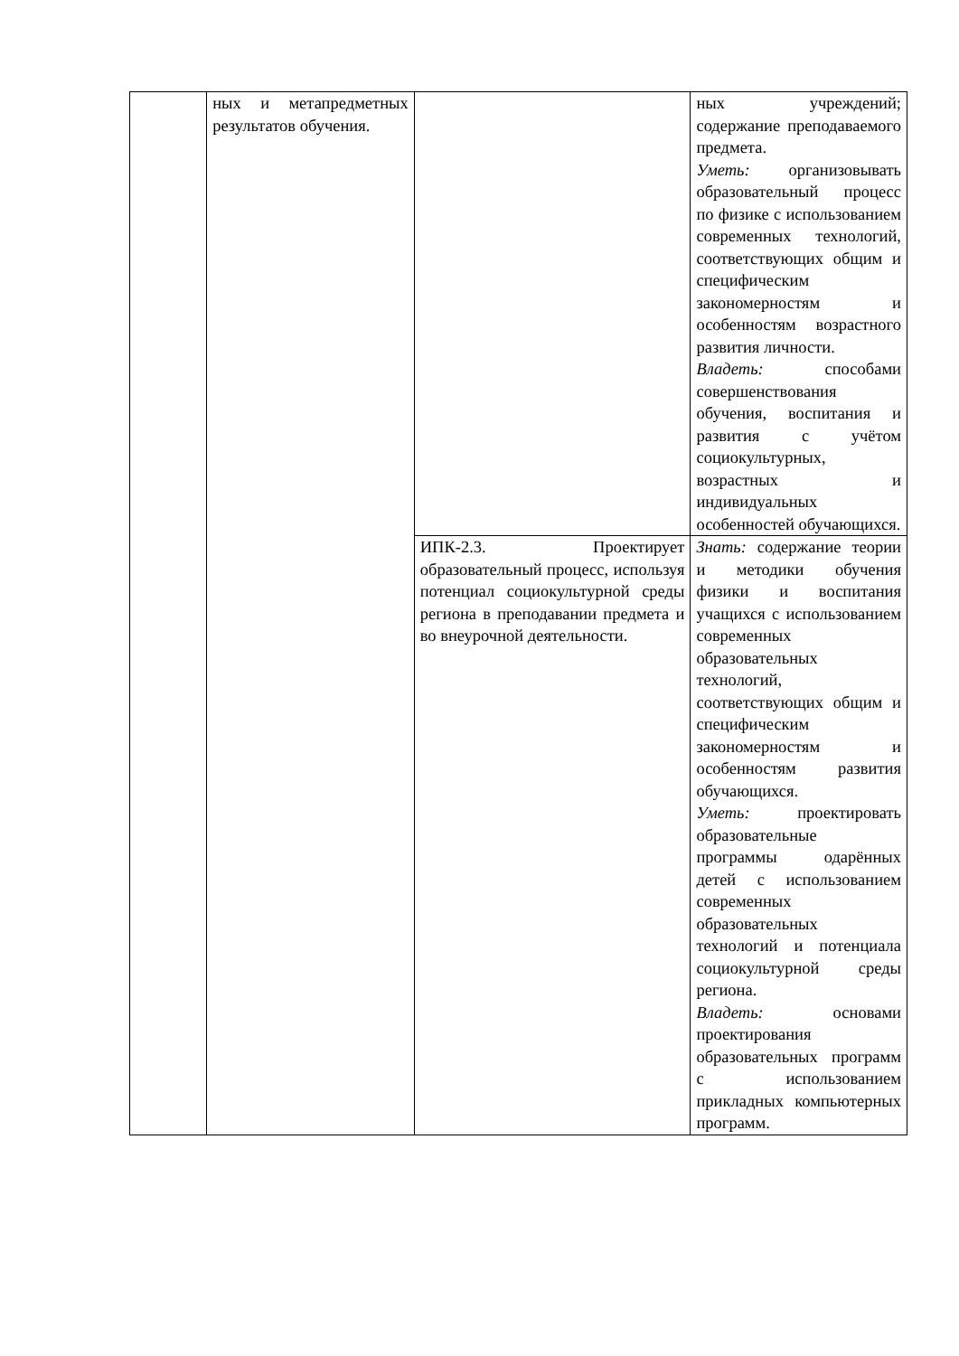| | ных и метапредметных результатов обучения. | | ных учреждений; содержание преподаваемого предмета. Уметь: организовывать образовательный процесс по физике с использованием современных технологий, соответствующих общим и специфическим закономерностям и особенностям возрастного развития личности. Владеть: способами совершенствования обучения, воспитания и развития с учётом социокультурных, возрастных и индивидуальных особенностей обучающихся. |
| | | ИПК-2.3. Проектирует образовательный процесс, используя потенциал социокультурной среды региона в преподавании предмета и во внеурочной деятельности. | Знать: содержание теории и методики обучения физики и воспитания учащихся с использованием современных образовательных технологий, соответствующих общим и специфическим закономерностям и особенностям развития обучающихся. Уметь: проектировать образовательные программы одарённых детей с использованием современных образовательных технологий и потенциала социокультурной среды региона. Владеть: основами проектирования образовательных программ с использованием прикладных компьютерных программ. |